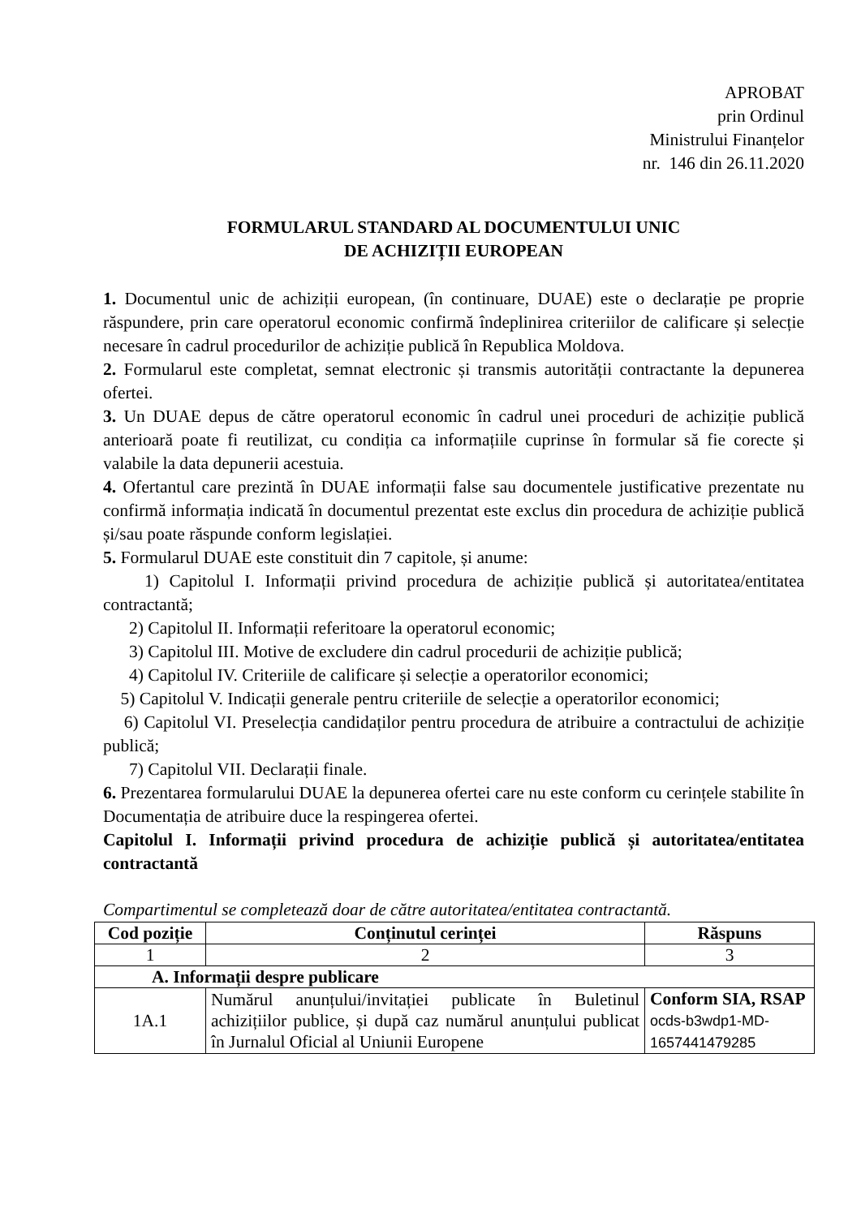APROBAT
prin Ordinul
Ministrului Finanțelor
nr. 146 din 26.11.2020
FORMULARUL STANDARD AL DOCUMENTULUI UNIC
DE ACHIZIȚII EUROPEAN
1. Documentul unic de achiziții european, (în continuare, DUAE) este o declarație pe proprie răspundere, prin care operatorul economic confirmă îndeplinirea criteriilor de calificare și selecție necesare în cadrul procedurilor de achiziție publică în Republica Moldova.
2. Formularul este completat, semnat electronic și transmis autorității contractante la depunerea ofertei.
3. Un DUAE depus de către operatorul economic în cadrul unei proceduri de achiziție publică anterioară poate fi reutilizat, cu condiția ca informațiile cuprinse în formular să fie corecte și valabile la data depunerii acestuia.
4. Ofertantul care prezintă în DUAE informații false sau documentele justificative prezentate nu confirmă informația indicată în documentul prezentat este exclus din procedura de achiziție publică și/sau poate răspunde conform legislației.
5. Formularul DUAE este constituit din 7 capitole, și anume:
1) Capitolul I. Informații privind procedura de achiziție publică și autoritatea/entitatea contractantă;
2) Capitolul II. Informații referitoare la operatorul economic;
3) Capitolul III. Motive de excludere din cadrul procedurii de achiziție publică;
4) Capitolul IV. Criteriile de calificare și selecție a operatorilor economici;
5) Capitolul V. Indicații generale pentru criteriile de selecție a operatorilor economici;
6) Capitolul VI. Preselecția candidaților pentru procedura de atribuire a contractului de achiziție publică;
7) Capitolul VII. Declarații finale.
6. Prezentarea formularului DUAE la depunerea ofertei care nu este conform cu cerințele stabilite în Documentația de atribuire duce la respingerea ofertei.
Capitolul I. Informații privind procedura de achiziție publică și autoritatea/entitatea contractantă
Compartimentul se completează doar de către autoritatea/entitatea contractantă.
| Cod poziție | Conținutul cerinței | Răspuns |
| --- | --- | --- |
| 1 | 2 | 3 |
| A. Informații despre publicare | | |
| 1A.1 | Numărul anunțului/invitației publicate în Buletinul achizițiilor publice, și după caz numărul anunțului publicat în Jurnalul Oficial al Uniunii Europene | Conform SIA, RSAP ocds-b3wdp1-MD-1657441479285 |